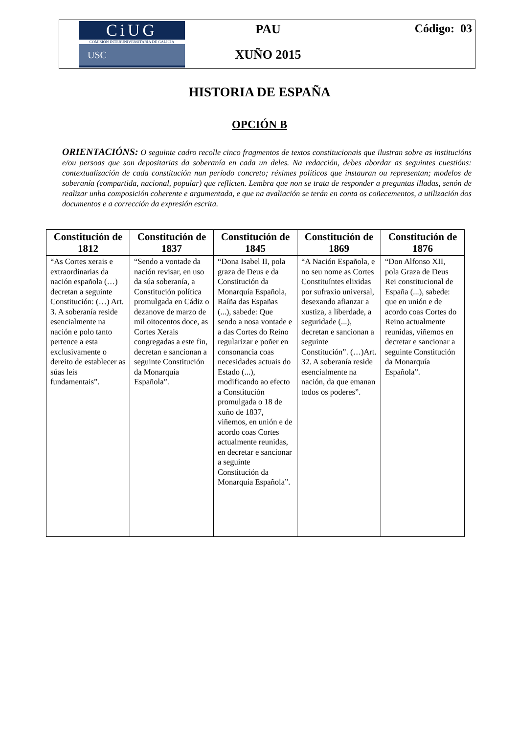CiUG
COMISIÓN INTERUNIVERSITARIA DE GALICIA
USC
PAU
XUÑO 2015
Código: 03
HISTORIA DE ESPAÑA
OPCIÓN B
ORIENTACIÓNS: O seguinte cadro recolle cinco fragmentos de textos constitucionais que ilustran sobre as institucións e/ou persoas que son depositarias da soberanía en cada un deles. Na redacción, debes abordar as seguintes cuestións: contextualización de cada constitución nun período concreto; réximes políticos que instauran ou representan; modelos de soberanía (compartida, nacional, popular) que reflicten. Lembra que non se trata de responder a preguntas illadas, senón de realizar unha composición coherente e argumentada, e que na avaliación se terán en conta os coñecementos, a utilización dos documentos e a corrección da expresión escrita.
| Constitución de 1812 | Constitución de 1837 | Constitución de 1845 | Constitución de 1869 | Constitución de 1876 |
| --- | --- | --- | --- | --- |
| “As Cortes xerais e extraordinarias da nación española (…) decretan a seguinte Constitución: (…) Art. 3. A soberanía reside esencialmente na nación e polo tanto pertence a esta exclusivamente o dereito de establecer as súas leis fundamentais”. | “Sendo a vontade da nación revisar, en uso da súa soberanía, a Constitución política promulgada en Cádiz o dezanove de marzo de mil oitocentos doce, as Cortes Xerais congregadas a este fin, decretan e sancionan a seguinte Constitución da Monarquía Española”. | “Dona Isabel II, pola graza de Deus e da Constitución da Monarquía Española, Raíña das Españas (...), sabede: Que sendo a nosa vontade e a das Cortes do Reino regularizar e poñer en consonancia coas necesidades actuais do Estado (...), modificando ao efecto a Constitución promulgada o 18 de xuño de 1837, viñemos, en unión e de acordo coas Cortes actualmente reunidas, en decretar e sancionar a seguinte Constitución da Monarquía Española”. | “A Nación Española, e no seu nome as Cortes Constituíntes elixidas por sufraxio universal, desexando afianzar a xustiza, a liberdade, a seguridade (...), decretan e sancionan a seguinte Constitución”. (…)Art. 32. A soberanía reside esencialmente na nación, da que emanan todos os poderes”. | “Don Alfonso XII, pola Graza de Deus Rei constitucional de España (...), sabede: que en unión e de acordo coas Cortes do Reino actualmente reunidas, viñemos en decretar e sancionar a seguinte Constitución da Monarquía Española”. |